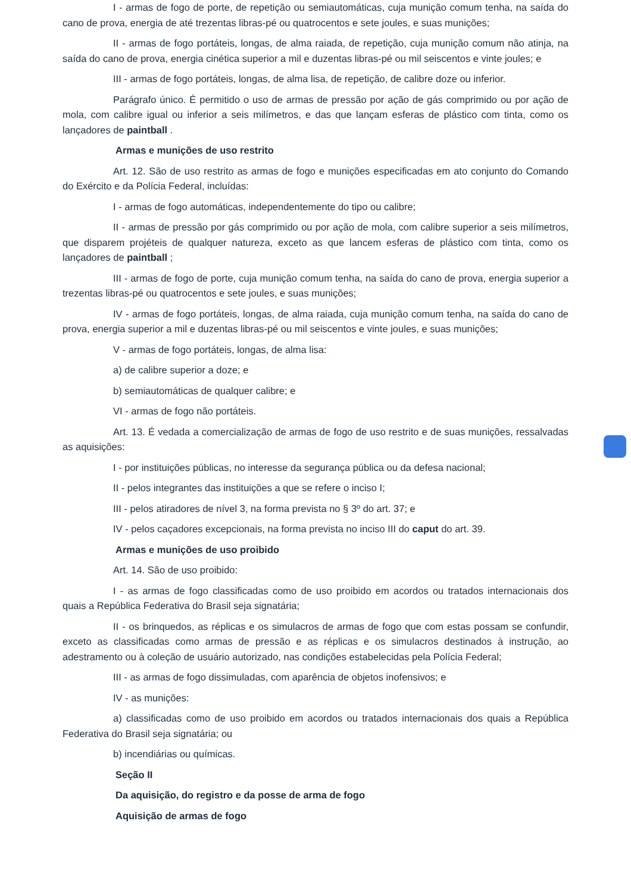I - armas de fogo de porte, de repetição ou semiautomáticas, cuja munição comum tenha, na saída do cano de prova, energia de até trezentas libras-pé ou quatrocentos e sete joules, e suas munições;
II - armas de fogo portáteis, longas, de alma raiada, de repetição, cuja munição comum não atinja, na saída do cano de prova, energia cinética superior a mil e duzentas libras-pé ou mil seiscentos e vinte joules; e
III - armas de fogo portáteis, longas, de alma lisa, de repetição, de calibre doze ou inferior.
Parágrafo único. É permitido o uso de armas de pressão por ação de gás comprimido ou por ação de mola, com calibre igual ou inferior a seis milímetros, e das que lançam esferas de plástico com tinta, como os lançadores de paintball .
Armas e munições de uso restrito
Art. 12. São de uso restrito as armas de fogo e munições especificadas em ato conjunto do Comando do Exército e da Polícia Federal, incluídas:
I - armas de fogo automáticas, independentemente do tipo ou calibre;
II - armas de pressão por gás comprimido ou por ação de mola, com calibre superior a seis milímetros, que disparem projéteis de qualquer natureza, exceto as que lancem esferas de plástico com tinta, como os lançadores de paintball ;
III - armas de fogo de porte, cuja munição comum tenha, na saída do cano de prova, energia superior a trezentas libras-pé ou quatrocentos e sete joules, e suas munições;
IV - armas de fogo portáteis, longas, de alma raiada, cuja munição comum tenha, na saída do cano de prova, energia superior a mil e duzentas libras-pé ou mil seiscentos e vinte joules, e suas munições;
V - armas de fogo portáteis, longas, de alma lisa:
a) de calibre superior a doze; e
b) semiautomáticas de qualquer calibre; e
VI - armas de fogo não portáteis.
Art. 13. É vedada a comercialização de armas de fogo de uso restrito e de suas munições, ressalvadas as aquisições:
I - por instituições públicas, no interesse da segurança pública ou da defesa nacional;
II - pelos integrantes das instituições a que se refere o inciso I;
III - pelos atiradores de nível 3, na forma prevista no § 3º do art. 37; e
IV - pelos caçadores excepcionais, na forma prevista no inciso III do caput do art. 39.
Armas e munições de uso proibido
Art. 14. São de uso proibido:
I - as armas de fogo classificadas como de uso proibido em acordos ou tratados internacionais dos quais a República Federativa do Brasil seja signatária;
II - os brinquedos, as réplicas e os simulacros de armas de fogo que com estas possam se confundir, exceto as classificadas como armas de pressão e as réplicas e os simulacros destinados à instrução, ao adestramento ou à coleção de usuário autorizado, nas condições estabelecidas pela Polícia Federal;
III - as armas de fogo dissimuladas, com aparência de objetos inofensivos; e
IV - as munições:
a) classificadas como de uso proibido em acordos ou tratados internacionais dos quais a República Federativa do Brasil seja signatária; ou
b) incendiárias ou químicas.
Seção II
Da aquisição, do registro e da posse de arma de fogo
Aquisição de armas de fogo